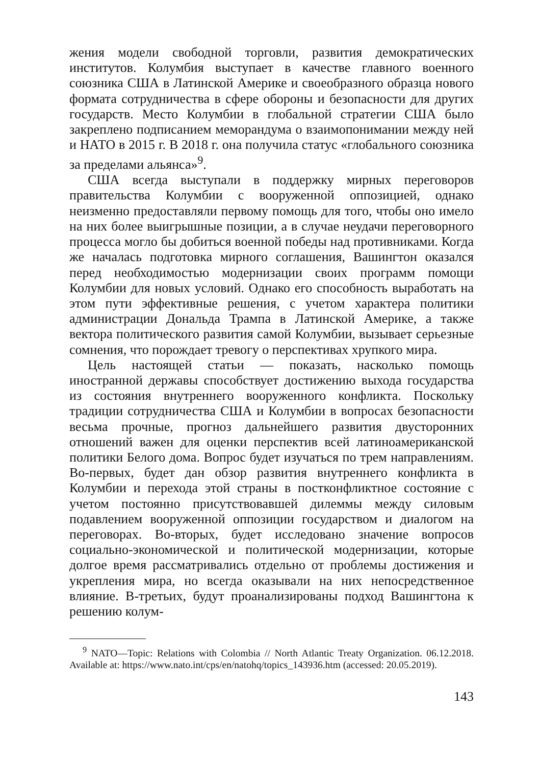жения модели свободной торговли, развития демократических институтов. Колумбия выступает в качестве главного военного союзника США в Латинской Америке и своеобразного образца нового формата сотрудничества в сфере обороны и безопасности для других государств. Место Колумбии в глобальной стратегии США было закреплено подписанием меморандума о взаимопонимании между ней и НАТО в 2015 г. В 2018 г. она получила статус «глобального союзника за пределами альянса»<sup>9</sup>.
США всегда выступали в поддержку мирных переговоров правительства Колумбии с вооруженной оппозицией, однако неизменно предоставляли первому помощь для того, чтобы оно имело на них более выигрышные позиции, а в случае неудачи переговорного процесса могло бы добиться военной победы над противниками. Когда же началась подготовка мирного соглашения, Вашингтон оказался перед необходимостью модернизации своих программ помощи Колумбии для новых условий. Однако его способность выработать на этом пути эффективные решения, с учетом характера политики администрации Дональда Трампа в Латинской Америке, а также вектора политического развития самой Колумбии, вызывает серьезные сомнения, что порождает тревогу о перспективах хрупкого мира.
Цель настоящей статьи — показать, насколько помощь иностранной державы способствует достижению выхода государства из состояния внутреннего вооруженного конфликта. Поскольку традиции сотрудничества США и Колумбии в вопросах безопасности весьма прочные, прогноз дальнейшего развития двусторонних отношений важен для оценки перспектив всей латиноамериканской политики Белого дома. Вопрос будет изучаться по трем направлениям. Во-первых, будет дан обзор развития внутреннего конфликта в Колумбии и перехода этой страны в постконфликтное состояние с учетом постоянно присутствовавшей дилеммы между силовым подавлением вооруженной оппозиции государством и диалогом на переговорах. Во-вторых, будет исследовано значение вопросов социально-экономической и политической модернизации, которые долгое время рассматривались отдельно от проблемы достижения и укрепления мира, но всегда оказывали на них непосредственное влияние. В-третьих, будут проанализированы подход Вашингтона к решению колум-
<sup>9</sup> NATO—Topic: Relations with Colombia // North Atlantic Treaty Organization. 06.12.2018. Available at: https://www.nato.int/cps/en/natohq/topics_143936.htm (accessed: 20.05.2019).
143